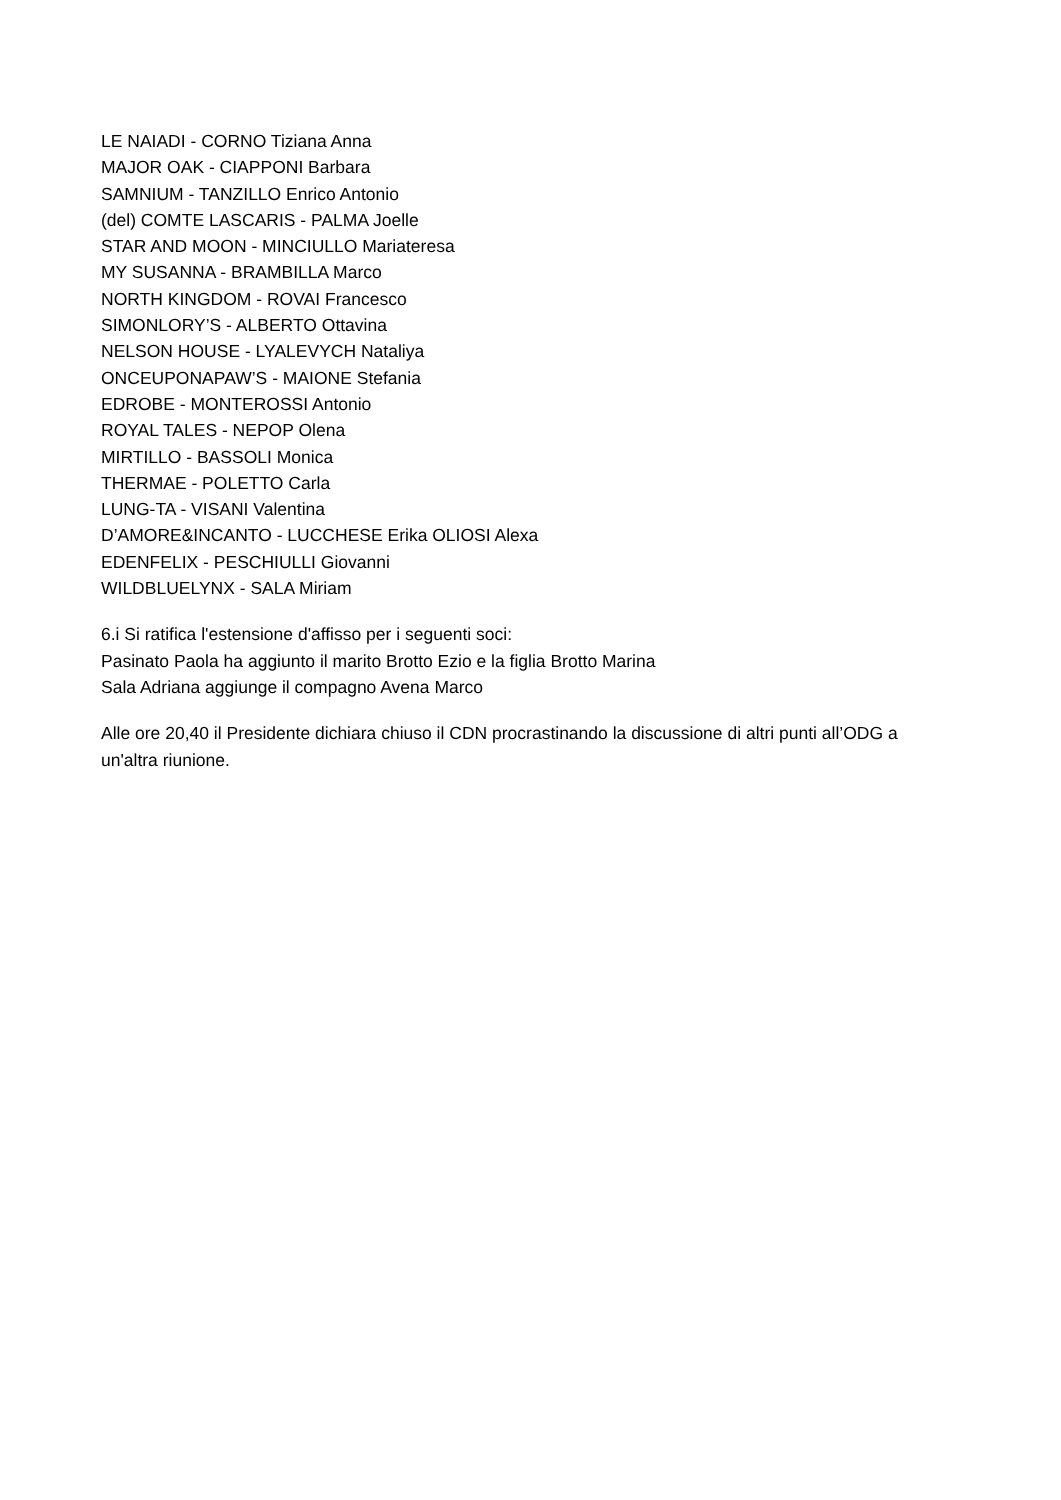LE NAIADI - CORNO Tiziana Anna
MAJOR OAK - CIAPPONI Barbara
SAMNIUM - TANZILLO Enrico Antonio
(del) COMTE LASCARIS - PALMA Joelle
STAR AND MOON - MINCIULLO Mariateresa
MY SUSANNA - BRAMBILLA Marco
NORTH KINGDOM - ROVAI Francesco
SIMONLORY’S - ALBERTO Ottavina
NELSON HOUSE - LYALEVYCH Nataliya
ONCEUPONAPAW’S - MAIONE Stefania
EDROBE - MONTEROSSI Antonio
ROYAL TALES - NEPOP Olena
MIRTILLO - BASSOLI Monica
THERMAE - POLETTO Carla
LUNG-TA - VISANI Valentina
D’AMORE&INCANTO - LUCCHESE Erika OLIOSI Alexa
EDENFELIX - PESCHIULLI Giovanni
WILDBLUELYNX - SALA Miriam
6.i Si ratifica l'estensione d'affisso per i seguenti soci:
Pasinato Paola ha aggiunto il marito Brotto Ezio e la figlia Brotto Marina
Sala Adriana aggiunge il compagno Avena Marco
Alle ore 20,40 il Presidente dichiara chiuso il CDN procrastinando la discussione di altri punti all’ODG a un'altra riunione.